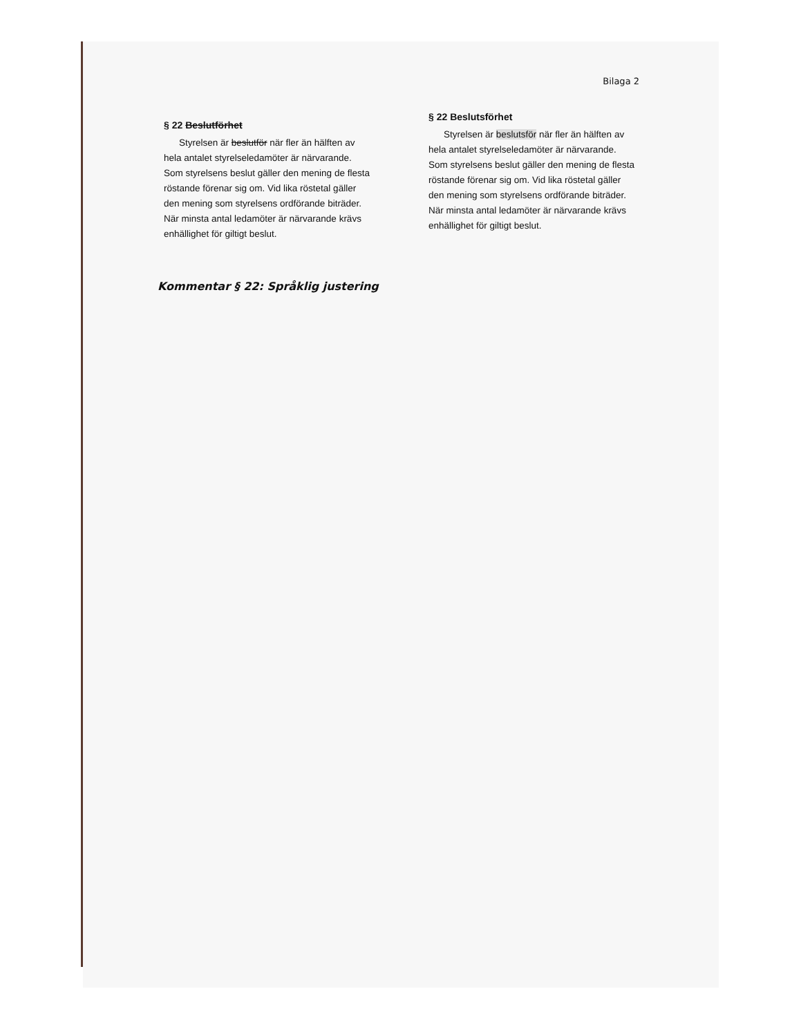Bilaga 2
§ 22 Beslutförhet
Styrelsen är beslutför när fler än hälften av hela antalet styrelseledamöter är närvarande. Som styrelsens beslut gäller den mening de flesta röstande förenar sig om. Vid lika röstetal gäller den mening som styrelsens ordförande biträder. När minsta antal ledamöter är närvarande krävs enhällighet för giltigt beslut.
§ 22 Beslutsförhet
Styrelsen är beslutsför när fler än hälften av hela antalet styrelseledamöter är närvarande. Som styrelsens beslut gäller den mening de flesta röstande förenar sig om. Vid lika röstetal gäller den mening som styrelsens ordförande biträder. När minsta antal ledamöter är närvarande krävs enhällighet för giltigt beslut.
Kommentar § 22: Språklig justering